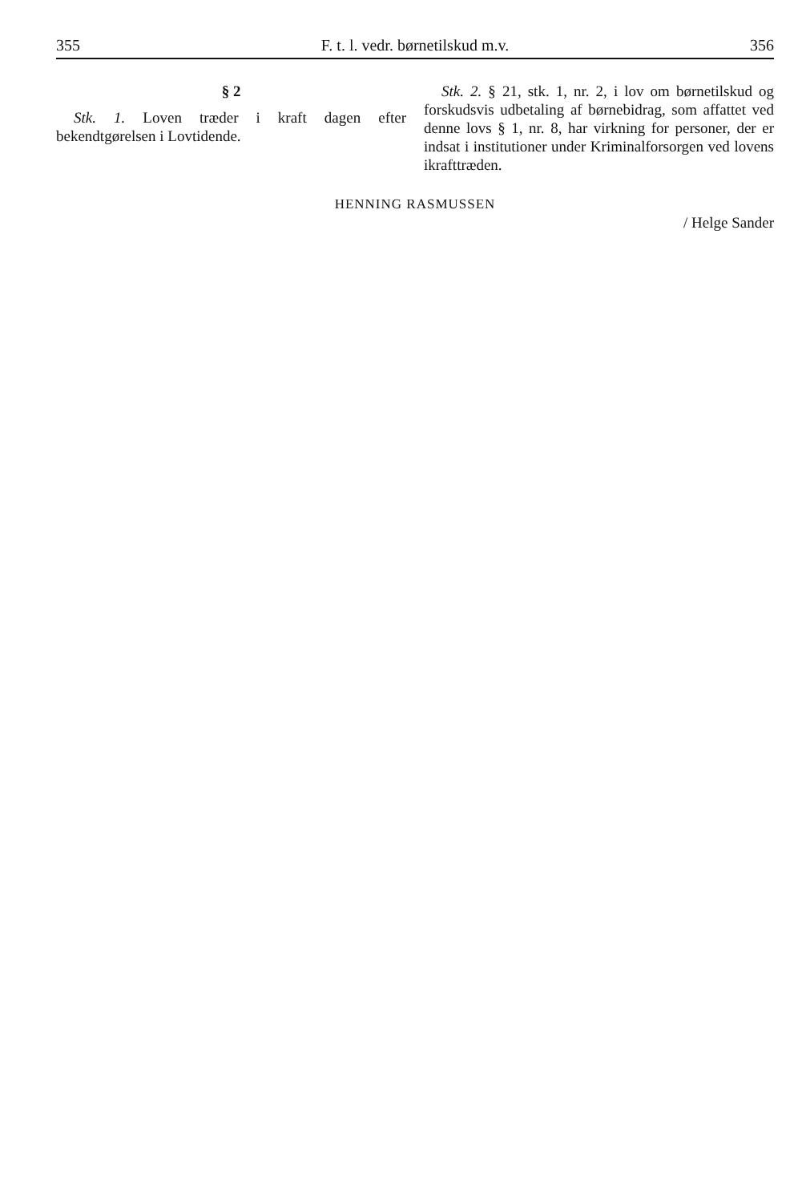355 F. t. l. vedr. børnetilskud m.v. 356
§ 2
Stk. 1. Loven træder i kraft dagen efter bekendtgørelsen i Lovtidende.
Stk. 2. § 21, stk. 1, nr. 2, i lov om børnetilskud og forskudsvis udbetaling af børnebidrag, som affattet ved denne lovs § 1, nr. 8, har virkning for personer, der er indsat i institutioner under Kriminalforsorgen ved lovens ikrafttræden.
HENNING RASMUSSEN
/ Helge Sander